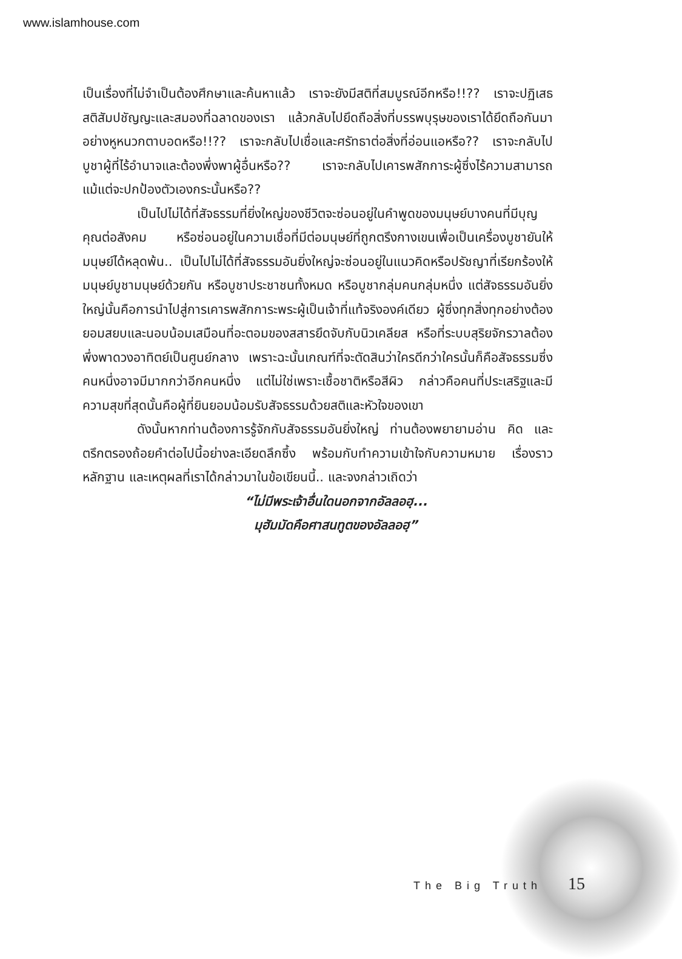www.islamhouse.com
เป็นเรื่องที่ไม่จำเป็นต้องศึกษาและค้นหาแล้ว เราจะยังมีสติที่สมบูรณ์อีกหรือ!!?? เราจะปฏิเสธสติสัมปชัญญะและสมองที่ฉลาดของเรา แล้วกลับไปยึดถือสิ่งที่บรรพบุรุษของเราได้ยึดถือกันมาอย่างหูหนวกตาบอดหรือ!!?? เราจะกลับไปเชื่อและศรัทธาต่อสิ่งที่อ่อนแอหรือ?? เราจะกลับไปบูชาผู้ที่ไร้อำนาจและต้องพึ่งพาผู้อื่นหรือ?? เราจะกลับไปเคารพสักการะผู้ซึ่งไร้ความสามารถแม้แต่จะปกป้องตัวเองกระนั้นหรือ??
เป็นไปไม่ได้ที่สัจธรรมที่ยิ่งใหญ่ของชีวิตจะซ่อนอยู่ในคำพูดของมนุษย์บางคนที่มีบุญคุณต่อสังคม หรือซ่อนอยู่ในความเชื่อที่มีต่อมนุษย์ที่ถูกตรึงกางเขนเพื่อเป็นเครื่องบูชายันให้มนุษย์ได้หลุดพ้น.. เป็นไปไม่ได้ที่สัจธรรมอันยิ่งใหญ่จะซ่อนอยู่ในแนวคิดหรือปรัชญาที่เรียกร้องให้มนุษย์บูชามนุษย์ด้วยกัน หรือบูชาประชาชนทั้งหมด หรือบูชากลุ่มคนกลุ่มหนึ่ง แต่สัจธรรมอันยิ่งใหญ่นั้นคือการนำไปสู่การเคารพสักการะพระผู้เป็นเจ้าที่แท้จริงองค์เดียว ผู้ซึ่งทุกสิ่งทุกอย่างต้องยอมสยบและนอบน้อมเสมือนที่อะตอมของสสารยึดจับกับนิวเคลียส หรือที่ระบบสุริยจักรวาลต้องพึ่งพาดวงอาทิตย์เป็นศูนย์กลาง เพราะฉะนั้นเกณฑ์ที่จะตัดสินว่าใครดีกว่าใครนั้นก็คือสัจธรรมซึ่งคนหนึ่งอาจมีมากกว่าอีกคนหนึ่ง แต่ไม่ใช่เพราะเชื้อชาติหรือสีผิว กล่าวคือคนที่ประเสริฐและมีความสุขที่สุดนั้นคือผู้ที่ยินยอมน้อมรับสัจธรรมด้วยสติและหัวใจของเขา
ดังนั้นหากท่านต้องการรู้จักกับสัจธรรมอันยิ่งใหญ่ ท่านต้องพยายามอ่าน คิด และตรึกตรองถ้อยคำต่อไปนี้อย่างละเอียดลึกซึ้ง พร้อมกับทำความเข้าใจกับความหมาย เรื่องราว หลักฐาน และเหตุผลที่เราได้กล่าวมาในข้อเขียนนี้.. และจงกล่าวเถิดว่า
“ไม่มีพระเจ้าอื่นใดนอกจากอัลลอฮฺ...
มุฮัมมัดคือศาสนทูตของอัลลอฮฺ”
The Big Truth 15